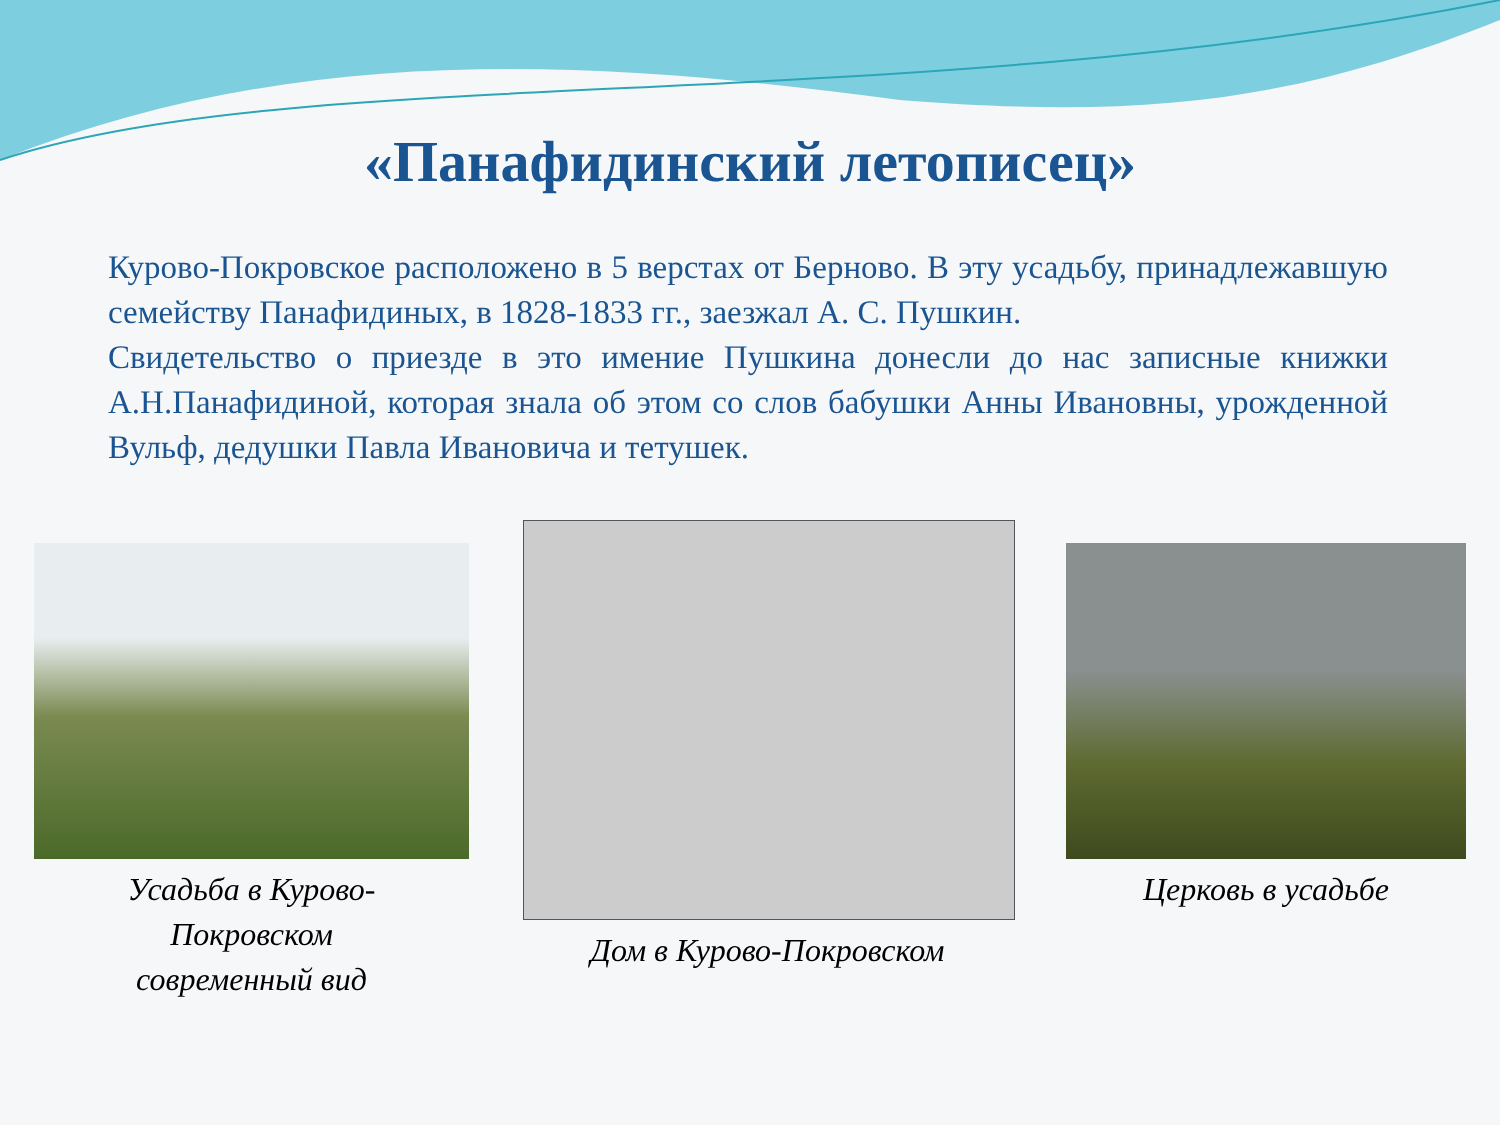«Панафидинский летописец»
Курово-Покровское расположено в 5 верстах от Берново. В эту усадьбу, принадлежавшую семейству Панафидиных, в 1828-1833 гг., заезжал А. С. Пушкин.
Свидетельство о приезде в это имение Пушкина донесли до нас записные книжки А.Н.Панафидиной, которая знала об этом со слов бабушки Анны Ивановны, урожденной Вульф, дедушки Павла Ивановича и тетушек.
Усадьба в Курово-
Покровском
современный вид
Дом в Курово-Покровском
Церковь в усадьбе